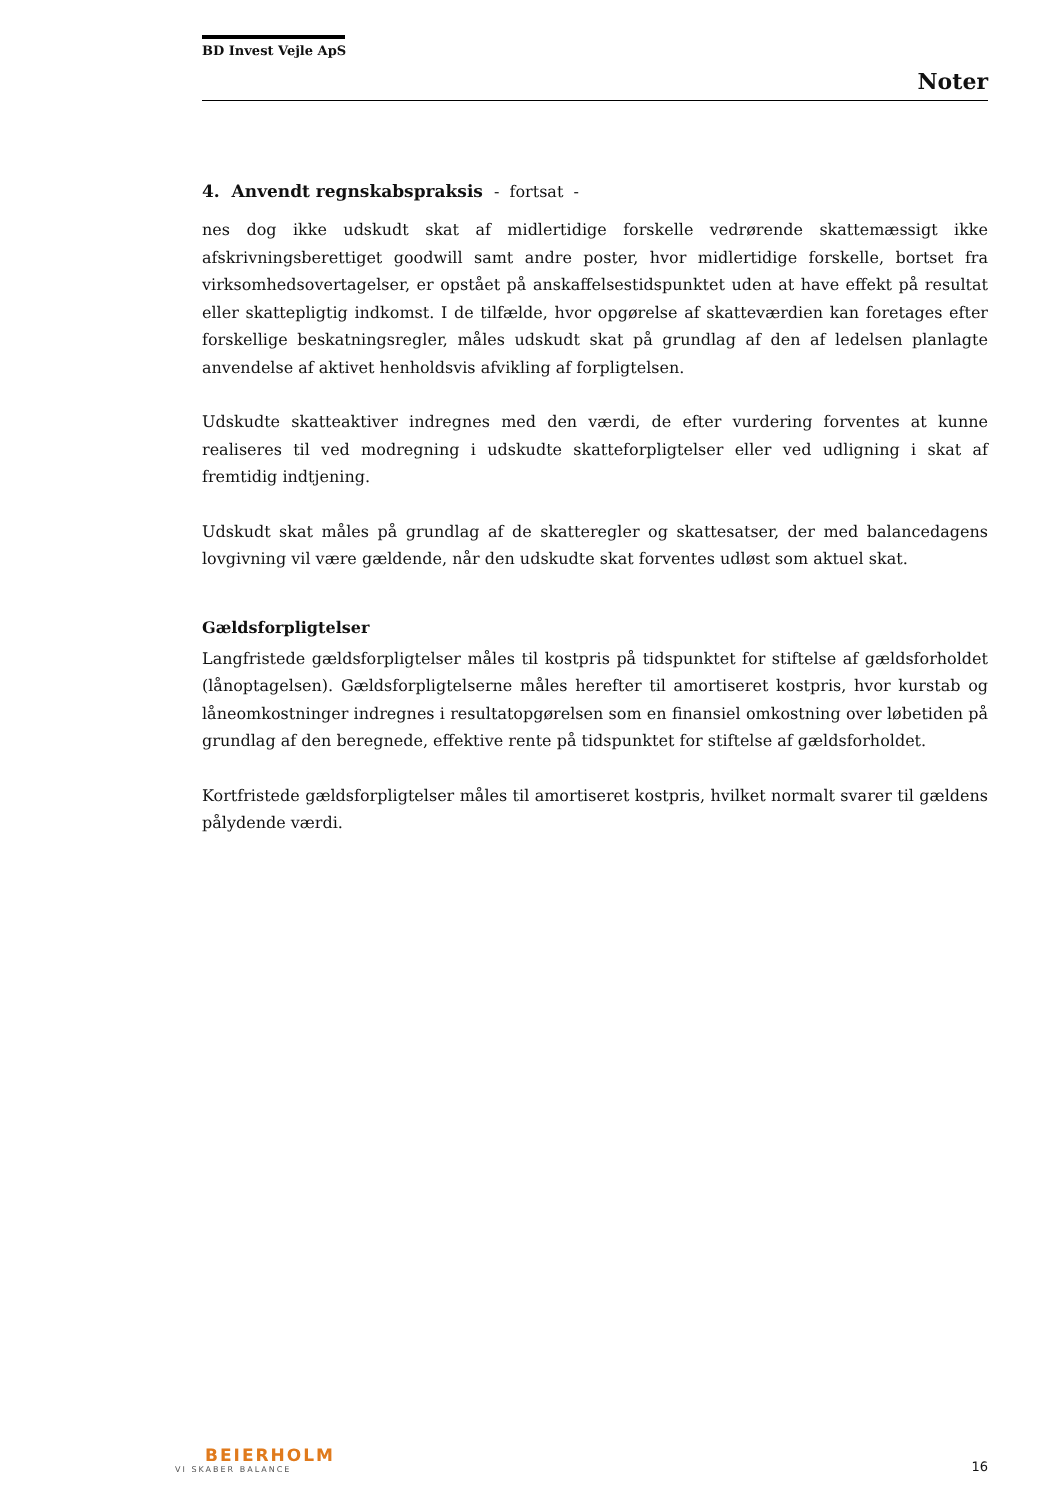BD Invest Vejle ApS
Noter
4. Anvendt regnskabspraksis - fortsat -
nes dog ikke udskudt skat af midlertidige forskelle vedrørende skattemæssigt ikke afskrivningsberettiget goodwill samt andre poster, hvor midlertidige forskelle, bortset fra virksomhedsovertagelser, er opstået på anskaffelsestidspunktet uden at have effekt på resultat eller skattepligtig indkomst. I de tilfælde, hvor opgørelse af skatteværdien kan foretages efter forskellige beskatningsregler, måles udskudt skat på grundlag af den af ledelsen planlagte anvendelse af aktivet henholdsvis afvikling af forpligtelsen.
Udskudte skatteaktiver indregnes med den værdi, de efter vurdering forventes at kunne realiseres til ved modregning i udskudte skatteforpligtelser eller ved udligning i skat af fremtidig indtjening.
Udskudt skat måles på grundlag af de skatteregler og skattesatser, der med balancedagens lovgivning vil være gældende, når den udskudte skat forventes udløst som aktuel skat.
Gældsforpligtelser
Langfristede gældsforpligtelser måles til kostpris på tidspunktet for stiftelse af gældsforholdet (lånoptagelsen). Gældsforpligtelserne måles herefter til amortiseret kostpris, hvor kurstab og låneomkostninger indregnes i resultatopgørelsen som en finansiel omkostning over løbetiden på grundlag af den beregnede, effektive rente på tidspunktet for stiftelse af gældsforholdet.
Kortfristede gældsforpligtelser måles til amortiseret kostpris, hvilket normalt svarer til gældens pålydende værdi.
BEIERHOLM
VI SKABER BALANCE
16